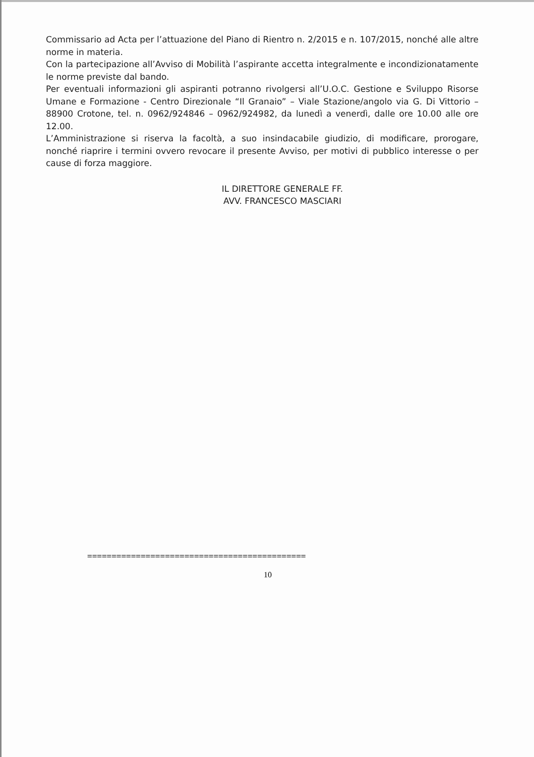Commissario ad Acta per l’attuazione del Piano di Rientro n. 2/2015 e n. 107/2015, nonché alle altre norme in materia.
Con la partecipazione all’Avviso di Mobilità l’aspirante accetta integralmente e incondizionatamente le norme previste dal bando.
Per eventuali informazioni gli aspiranti potranno rivolgersi all’U.O.C. Gestione e Sviluppo Risorse Umane e Formazione - Centro Direzionale “Il Granaio” – Viale Stazione/angolo via G. Di Vittorio – 88900 Crotone, tel. n. 0962/924846 – 0962/924982, da lunedì a venerdì, dalle ore 10.00 alle ore 12.00.
L’Amministrazione si riserva la facoltà, a suo insindacabile giudizio, di modificare, prorogare, nonché riaprire i termini ovvero revocare il presente Avviso, per motivi di pubblico interesse o per cause di forza maggiore.
IL DIRETTORE GENERALE FF.
AVV. FRANCESCO MASCIARI
=============================================
10